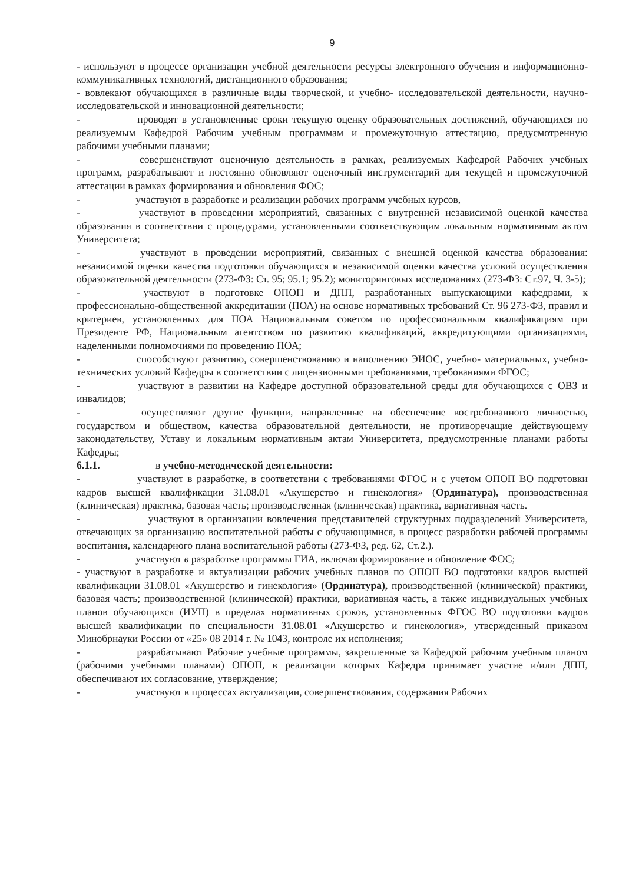9
- используют в процессе организации учебной деятельности ресурсы электронного обучения и информационно-коммуникативных технологий, дистанционного образования;
- вовлекают обучающихся в различные виды творческой, и учебно- исследовательской деятельности, научно-исследовательской и инновационной деятельности;
- проводят в установленные сроки текущую оценку образовательных достижений, обучающихся по реализуемым Кафедрой Рабочим учебным программам и промежуточную аттестацию, предусмотренную рабочими учебными планами;
- совершенствуют оценочную деятельность в рамках, реализуемых Кафедрой Рабочих учебных программ, разрабатывают и постоянно обновляют оценочный инструментарий для текущей и промежуточной аттестации в рамках формирования и обновления ФОС;
- участвуют в разработке и реализации рабочих программ учебных курсов,
- участвуют в проведении мероприятий, связанных с внутренней независимой оценкой качества образования в соответствии с процедурами, установленными соответствующим локальным нормативным актом Университета;
- участвуют в проведении мероприятий, связанных с внешней оценкой качества образования: независимой оценки качества подготовки обучающихся и независимой оценки качества условий осуществления образовательной деятельности (273-ФЗ: Ст. 95; 95.1; 95.2); мониторинговых исследованиях (273-ФЗ: Ст.97, Ч. 3-5);
- участвуют в подготовке ОПОП и ДПП, разработанных выпускающими кафедрами, к профессионально-общественной аккредитации (ПОА) на основе нормативных требований Ст. 96 273-ФЗ, правил и критериев, установленных для ПОА Национальным советом по профессиональным квалификациям при Президенте РФ, Национальным агентством по развитию квалификаций, аккредитующими организациями, наделенными полномочиями по проведению ПОА;
- способствуют развитию, совершенствованию и наполнению ЭИОС, учебно- материальных, учебно-технических условий Кафедры в соответствии с лицензионными требованиями, требованиями ФГОС;
- участвуют в развитии на Кафедре доступной образовательной среды для обучающихся с ОВЗ и инвалидов;
- осуществляют другие функции, направленные на обеспечение востребованного личностью, государством и обществом, качества образовательной деятельности, не противоречащие действующему законодательству, Уставу и локальным нормативным актам Университета, предусмотренные планами работы Кафедры;
6.1.1. в учебно-методической деятельности:
- участвуют в разработке, в соответствии с требованиями ФГОС и с учетом ОПОП ВО подготовки кадров высшей квалификации 31.08.01 «Акушерство и гинекология» (Ординатура), производственная (клиническая) практика, базовая часть; производственная (клиническая) практика, вариативная часть.
- участвуют в организации вовлечения представителей структурных подразделений Университета, отвечающих за организацию воспитательной работы с обучающимися, в процесс разработки рабочей программы воспитания, календарного плана воспитательной работы (273-ФЗ, ред. 62, Ст.2.).
- участвуют в разработке программы ГИА, включая формирование и обновление ФОС;
- участвуют в разработке и актуализации рабочих учебных планов по ОПОП ВО подготовки кадров высшей квалификации 31.08.01 «Акушерство и гинекология» (Ординатура), производственной (клинической) практики, базовая часть; производственной (клинической) практики, вариативная часть, а также индивидуальных учебных планов обучающихся (ИУП) в пределах нормативных сроков, установленных ФГОС ВО подготовки кадров высшей квалификации по специальности 31.08.01 «Акушерство и гинекология», утвержденный приказом Минобрнауки России от «25» 08 2014 г. № 1043, контроле их исполнения;
- разрабатывают Рабочие учебные программы, закрепленные за Кафедрой рабочим учебным планом (рабочими учебными планами) ОПОП, в реализации которых Кафедра принимает участие и/или ДПП, обеспечивают их согласование, утверждение;
- участвуют в процессах актуализации, совершенствования, содержания Рабочих